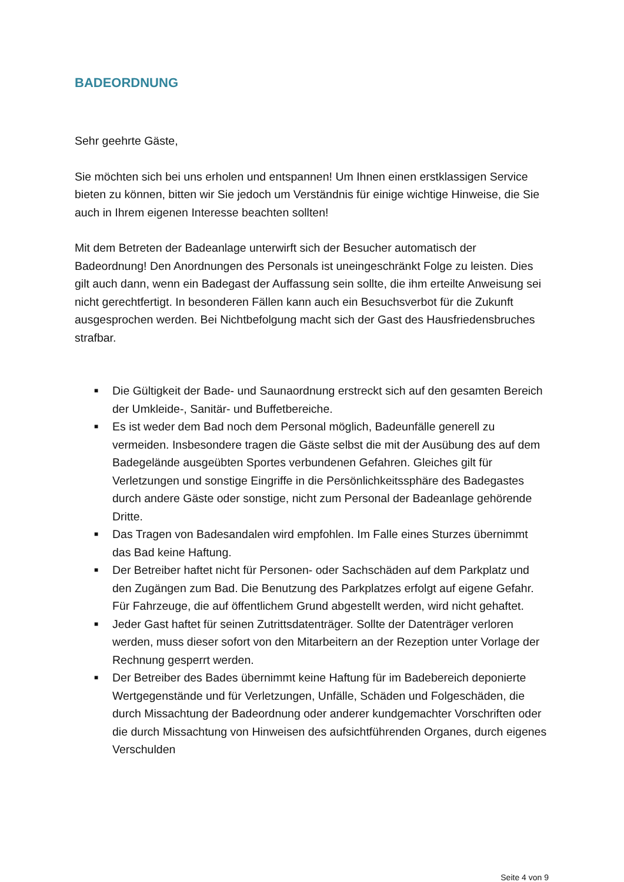BADEORDNUNG
Sehr geehrte Gäste,
Sie möchten sich bei uns erholen und entspannen! Um Ihnen einen erstklassigen Service bieten zu können, bitten wir Sie jedoch um Verständnis für einige wichtige Hinweise, die Sie auch in Ihrem eigenen Interesse beachten sollten!
Mit dem Betreten der Badeanlage unterwirft sich der Besucher automatisch der Badeordnung! Den Anordnungen des Personals ist uneingeschränkt Folge zu leisten. Dies gilt auch dann, wenn ein Badegast der Auffassung sein sollte, die ihm erteilte Anweisung sei nicht gerechtfertigt. In besonderen Fällen kann auch ein Besuchsverbot für die Zukunft ausgesprochen werden. Bei Nichtbefolgung macht sich der Gast des Hausfriedensbruches strafbar.
■ Die Gültigkeit der Bade- und Saunaordnung erstreckt sich auf den gesamten Bereich der Umkleide-, Sanitär- und Buffetbereiche.
■ Es ist weder dem Bad noch dem Personal möglich, Badeunfälle generell zu vermeiden. Insbesondere tragen die Gäste selbst die mit der Ausübung des auf dem Badegelände ausgeübten Sportes verbundenen Gefahren. Gleiches gilt für Verletzungen und sonstige Eingriffe in die Persönlichkeitssphäre des Badegastes durch andere Gäste oder sonstige, nicht zum Personal der Badeanlage gehörende Dritte.
■ Das Tragen von Badesandalen wird empfohlen. Im Falle eines Sturzes übernimmt das Bad keine Haftung.
■ Der Betreiber haftet nicht für Personen- oder Sachschäden auf dem Parkplatz und den Zugängen zum Bad. Die Benutzung des Parkplatzes erfolgt auf eigene Gefahr. Für Fahrzeuge, die auf öffentlichem Grund abgestellt werden, wird nicht gehaftet.
■ Jeder Gast haftet für seinen Zutrittsdatenträger. Sollte der Datenträger verloren werden, muss dieser sofort von den Mitarbeitern an der Rezeption unter Vorlage der Rechnung gesperrt werden.
■ Der Betreiber des Bades übernimmt keine Haftung für im Badebereich deponierte Wertgegenstände und für Verletzungen, Unfälle, Schäden und Folgeschäden, die durch Missachtung der Badeordnung oder anderer kundgemachter Vorschriften oder die durch Missachtung von Hinweisen des aufsichtführenden Organes, durch eigenes Verschulden
Seite 4 von 9